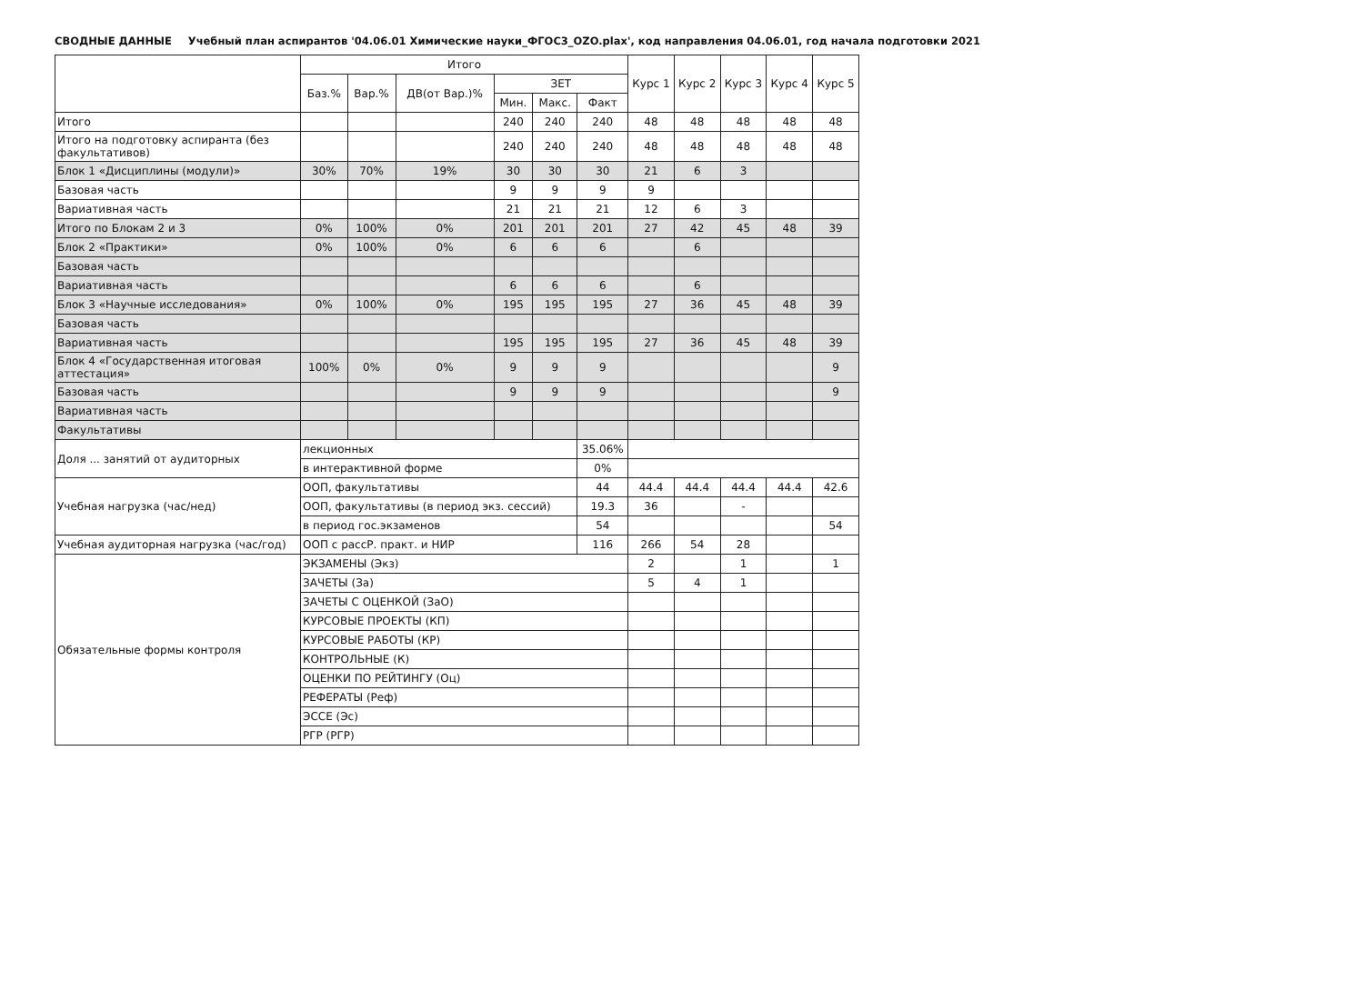СВОДНЫЕ ДАННЫЕ Учебный план аспирантов '04.06.01 Химические науки_ФГОС3_OZO.plax', код направления 04.06.01, год начала подготовки 2021
| | Итого | | | | | | Курс 1 | Курс 2 | Курс 3 | Курс 4 | Курс 5 |
| --- | --- | --- | --- | --- | --- | --- | --- | --- | --- | --- | --- |
| | Баз.% | Вар.% | ДВ(от Вар.)% | ЗЕТ | | | | | | | |
| | | | | Мин. | Макс. | Факт | | | | | |
| Итого | | | | 240 | 240 | 240 | 48 | 48 | 48 | 48 | 48 |
| Итого на подготовку аспиранта (без факультативов) | | | | 240 | 240 | 240 | 48 | 48 | 48 | 48 | 48 |
| Блок 1 «Дисциплины (модули)» | 30% | 70% | 19% | 30 | 30 | 30 | 21 | 6 | 3 | | |
| Базовая часть | | | | 9 | 9 | 9 | 9 | | | | |
| Вариативная часть | | | | 21 | 21 | 21 | 12 | 6 | 3 | | |
| Итого по Блокам 2 и 3 | 0% | 100% | 0% | 201 | 201 | 201 | 27 | 42 | 45 | 48 | 39 |
| Блок 2 «Практики» | 0% | 100% | 0% | 6 | 6 | 6 | | 6 | | | |
| Базовая часть | | | | | | | | | | | |
| Вариативная часть | | | | 6 | 6 | 6 | | 6 | | | |
| Блок 3 «Научные исследования» | 0% | 100% | 0% | 195 | 195 | 195 | 27 | 36 | 45 | 48 | 39 |
| Базовая часть | | | | | | | | | | | |
| Вариативная часть | | | | 195 | 195 | 195 | 27 | 36 | 45 | 48 | 39 |
| Блок 4 «Государственная итоговая аттестация» | 100% | 0% | 0% | 9 | 9 | 9 | | | | | 9 |
| Базовая часть | | | | 9 | 9 | 9 | | | | | 9 |
| Вариативная часть | | | | | | | | | | | |
| Факультативы | | | | | | | | | | | |
| Доля ... занятий от аудиторных | лекционных | | | | | 35.06% | | | | | |
| | в интерактивной форме | | | | | 0% | | | | | |
| Учебная нагрузка (час/нед) | ООП, факультативы | | | | | 44 | 44.4 | 44.4 | 44.4 | 44.4 | 42.6 |
| | ООП, факультативы (в период экз. сессий) | | | | | 19.3 | 36 | | - | | |
| | в период гос.экзаменов | | | | | 54 | | | | | 54 |
| Учебная аудиторная нагрузка (час/год) | ООП с рассР. практ. и НИР | | | | | 116 | 266 | 54 | 28 | | |
| Обязательные формы контроля | ЭКЗАМЕНЫ (Экз) | | | | | | 2 | | 1 | | 1 |
| | ЗАЧЕТЫ (За) | | | | | | 5 | 4 | 1 | | |
| | ЗАЧЕТЫ С ОЦЕНКОЙ (ЗаО) | | | | | | | | | | |
| | КУРСОВЫЕ ПРОЕКТЫ (КП) | | | | | | | | | | |
| | КУРСОВЫЕ РАБОТЫ (КР) | | | | | | | | | | |
| | КОНТРОЛЬНЫЕ (К) | | | | | | | | | | |
| | ОЦЕНКИ ПО РЕЙТИНГУ (Оц) | | | | | | | | | | |
| | РЕФЕРАТЫ (Реф) | | | | | | | | | | |
| | ЭССЕ (Эс) | | | | | | | | | | |
| | РГР (РГР) | | | | | | | | | | |